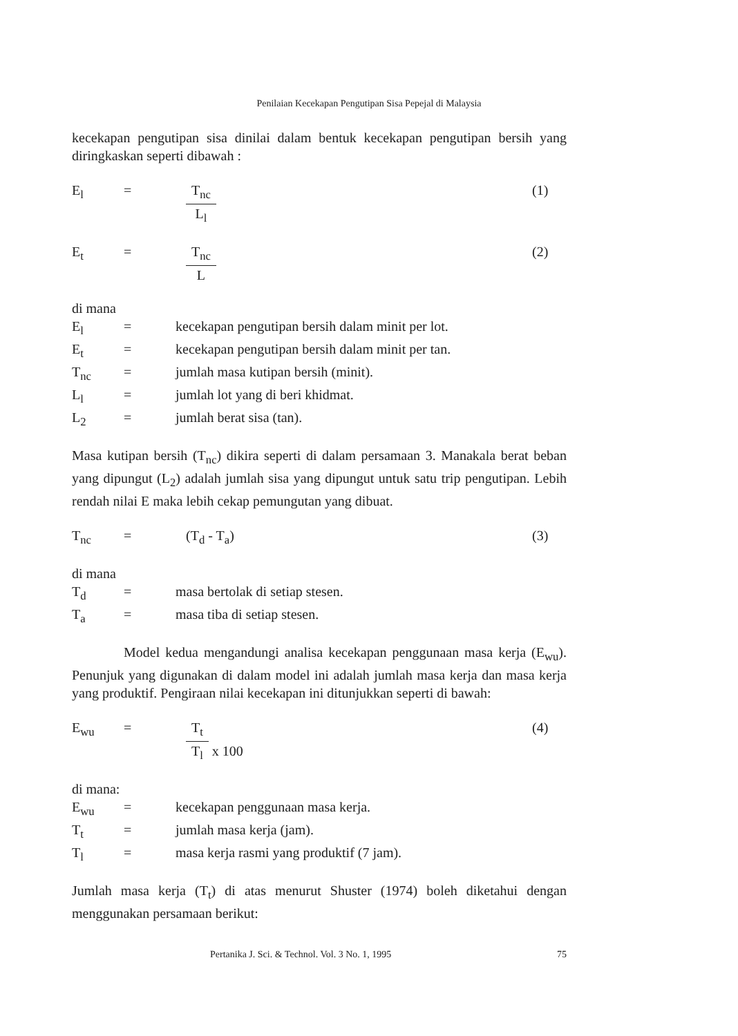Penilaian Kecekapan Pengutipan Sisa Pepejal di Malaysia
kecekapan pengutipan sisa dinilai dalam bentuk kecekapan pengutipan bersih yang diringkaskan seperti dibawah :
E<sub>l</sub>
=
T<sub>nc</sub>
L<sub>l</sub>
(1)
E<sub>t</sub>
=
T<sub>nc</sub>
L
(2)
di mana
E<sub>l</sub>
=
kecekapan pengutipan bersih dalam minit per lot.
E<sub>t</sub>
=
kecekapan pengutipan bersih dalam minit per tan.
T<sub>nc</sub>
=
jumlah masa kutipan bersih (minit).
L<sub>l</sub>
=
jumlah lot yang di beri khidmat.
L<sub>2</sub>
=
jumlah berat sisa (tan).
Masa kutipan bersih (T<sub>nc</sub>) dikira seperti di dalam persamaan 3. Manakala berat beban yang dipungut (L<sub>2</sub>) adalah jumlah sisa yang dipungut untuk satu trip pengutipan. Lebih rendah nilai E maka lebih cekap pemungutan yang dibuat.
T<sub>nc</sub>
=
(T<sub>d</sub> - T<sub>a</sub>)
(3)
di mana
T<sub>d</sub>
=
masa bertolak di setiap stesen.
T<sub>a</sub>
=
masa tiba di setiap stesen.
Model kedua mengandungi analisa kecekapan penggunaan masa kerja (E<sub>wu</sub>). Penunjuk yang digunakan di dalam model ini adalah jumlah masa kerja dan masa kerja yang produktif. Pengiraan nilai kecekapan ini ditunjukkan seperti di bawah:
E<sub>wu</sub>
=
T<sub>t</sub>
T<sub>l</sub>
x 100
(4)
di mana:
E<sub>wu</sub>
=
kecekapan penggunaan masa kerja.
T<sub>t</sub>
=
jumlah masa kerja (jam).
T<sub>l</sub>
=
masa kerja rasmi yang produktif (7 jam).
Jumlah masa kerja (T<sub>t</sub>) di atas menurut Shuster (1974) boleh diketahui dengan menggunakan persamaan berikut:
Pertanika J. Sci. & Technol. Vol. 3 No. 1, 1995 75